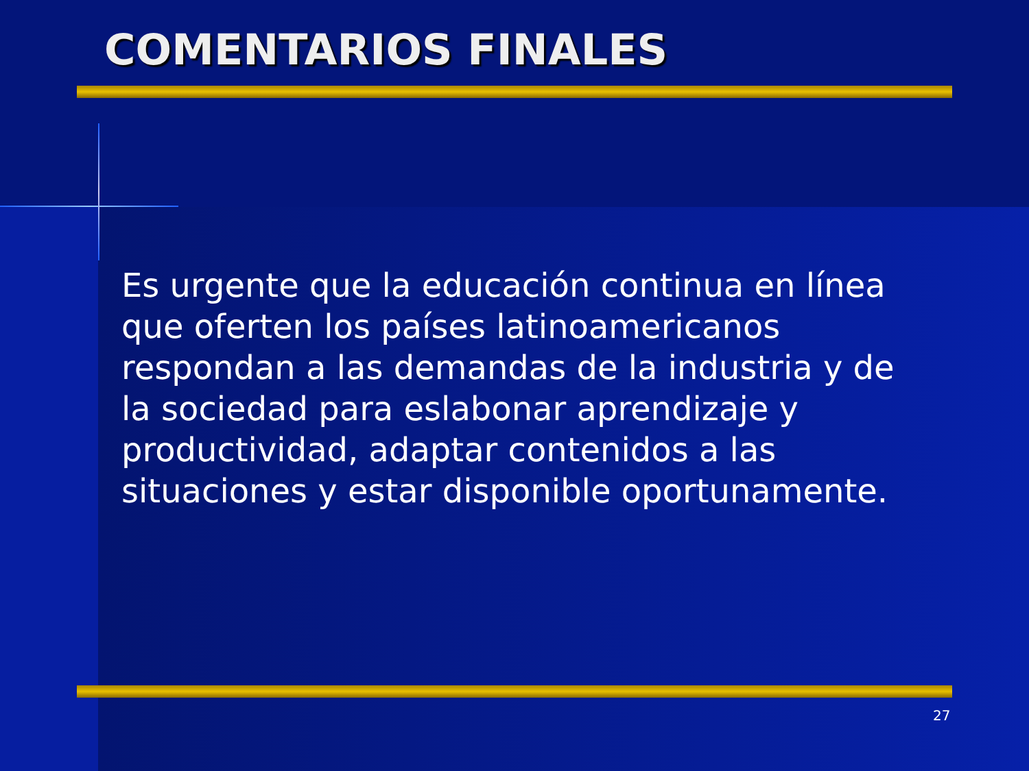COMENTARIOS FINALES
Es urgente que la educación continua en línea que oferten los países latinoamericanos respondan a las demandas de la industria y de la sociedad para eslabonar aprendizaje y productividad, adaptar contenidos a las situaciones y estar disponible oportunamente.
27